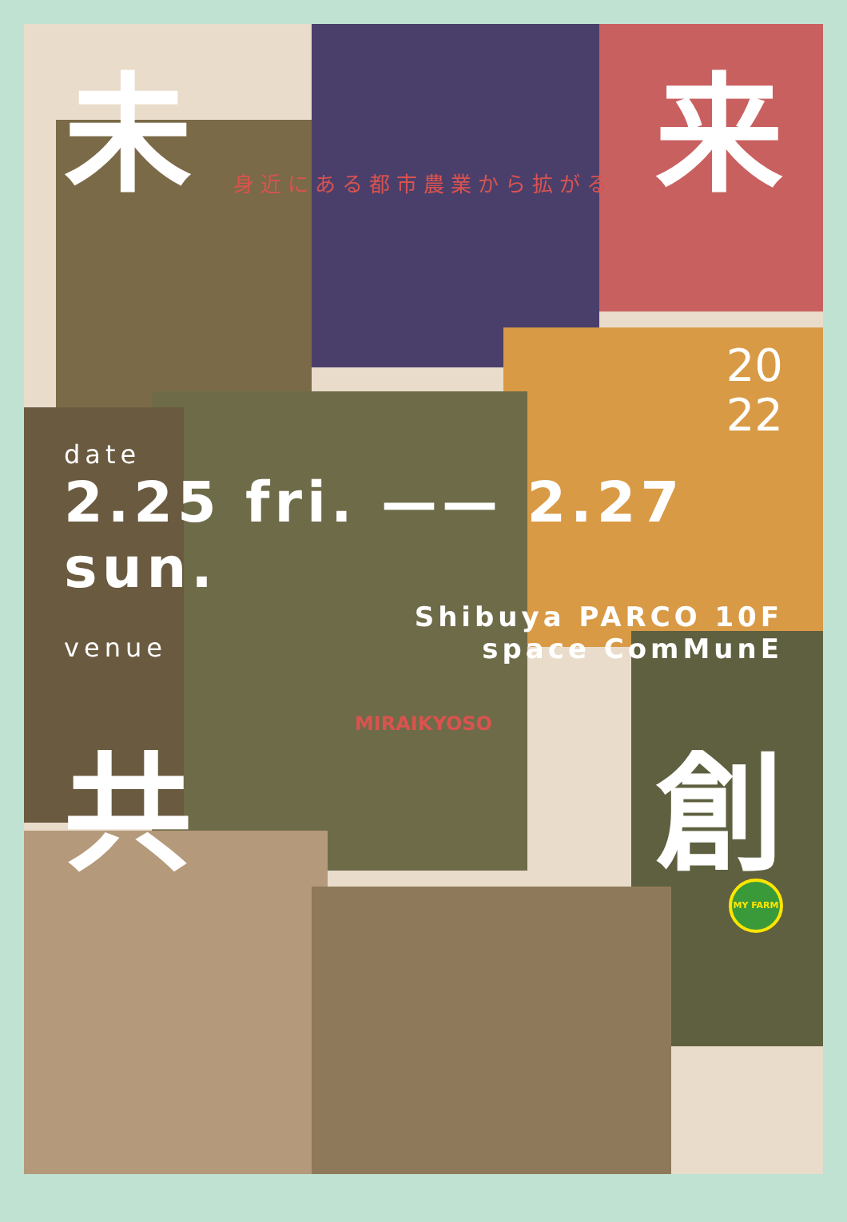未 来
身近にある都市農業から拡がる
20
22
date
2.25 fri. —— 2.27 sun.
Shibuya PARCO 10F
venue space ComMunE
MIRAIKYOSO
共 創
MY FARM